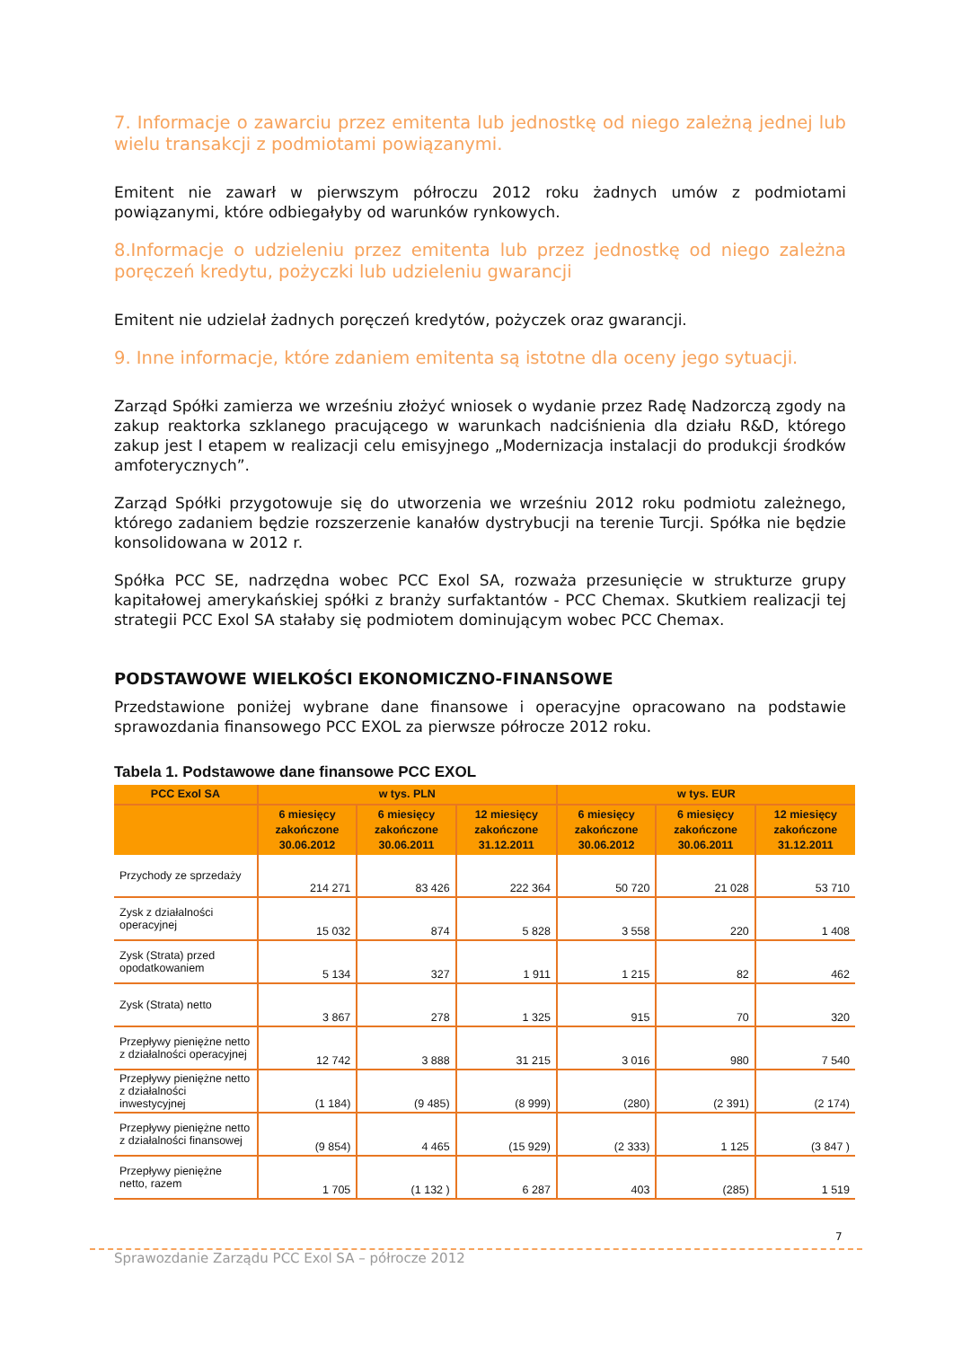7. Informacje o zawarciu przez emitenta lub jednostkę od niego zależną jednej lub wielu transakcji z podmiotami powiązanymi.
Emitent nie zawarł w pierwszym półroczu 2012 roku żadnych umów z podmiotami powiązanymi, które odbiegałyby od warunków rynkowych.
8.Informacje o udzieleniu przez emitenta lub przez jednostkę od niego zależna poręczeń kredytu, pożyczki lub udzieleniu gwarancji
Emitent nie udzielał żadnych poręczeń kredytów, pożyczek oraz gwarancji.
9. Inne informacje, które zdaniem emitenta są istotne dla oceny jego sytuacji.
Zarząd Spółki zamierza we wrześniu złożyć wniosek o wydanie przez Radę Nadzorczą zgody na zakup reaktorka szklanego pracującego w warunkach nadciśnienia dla działu R&D, którego zakup jest I etapem w realizacji celu emisyjnego „Modernizacja instalacji do produkcji środków amfoterycznych”.
Zarząd Spółki przygotowuje się do utworzenia we wrześniu 2012 roku podmiotu zależnego, którego zadaniem będzie rozszerzenie kanałów dystrybucji na terenie Turcji. Spółka nie będzie konsolidowana w 2012 r.
Spółka PCC SE, nadrzędna wobec PCC Exol SA, rozważa przesunięcie w strukturze grupy kapitałowej amerykańskiej spółki z branży surfaktantów - PCC Chemax. Skutkiem realizacji tej strategii PCC Exol SA stałaby się podmiotem dominującym wobec PCC Chemax.
PODSTAWOWE WIELKOŚCI EKONOMICZNO-FINANSOWE
Przedstawione poniżej wybrane dane finansowe i operacyjne opracowano na podstawie sprawozdania finansowego PCC EXOL za pierwsze półrocze 2012 roku.
Tabela 1. Podstawowe dane finansowe PCC EXOL
| PCC Exol SA | w tys. PLN | | | w tys. EUR | | |
| --- | --- | --- | --- | --- | --- | --- |
| | 6 miesięcy zakończone 30.06.2012 | 6 miesięcy zakończone 30.06.2011 | 12 miesięcy zakończone 31.12.2011 | 6 miesięcy zakończone 30.06.2012 | 6 miesięcy zakończone 30.06.2011 | 12 miesięcy zakończone 31.12.2011 |
| Przychody ze sprzedaży | 214 271 | 83 426 | 222 364 | 50 720 | 21 028 | 53 710 |
| Zysk z działalności operacyjnej | 15 032 | 874 | 5 828 | 3 558 | 220 | 1 408 |
| Zysk (Strata) przed opodatkowaniem | 5 134 | 327 | 1 911 | 1 215 | 82 | 462 |
| Zysk (Strata) netto | 3 867 | 278 | 1 325 | 915 | 70 | 320 |
| Przepływy pieniężne netto z działalności operacyjnej | 12 742 | 3 888 | 31 215 | 3 016 | 980 | 7 540 |
| Przepływy pieniężne netto z działalności inwestycyjnej | (1 184) | (9 485) | (8 999) | (280) | (2 391) | (2 174) |
| Przepływy pieniężne netto z działalności finansowej | (9 854) | 4 465 | (15 929) | (2 333) | 1 125 | (3 847 ) |
| Przepływy pieniężne netto, razem | 1 705 | (1 132 ) | 6 287 | 403 | (285) | 1 519 |
7
Sprawozdanie Zarządu PCC Exol SA – półrocze 2012